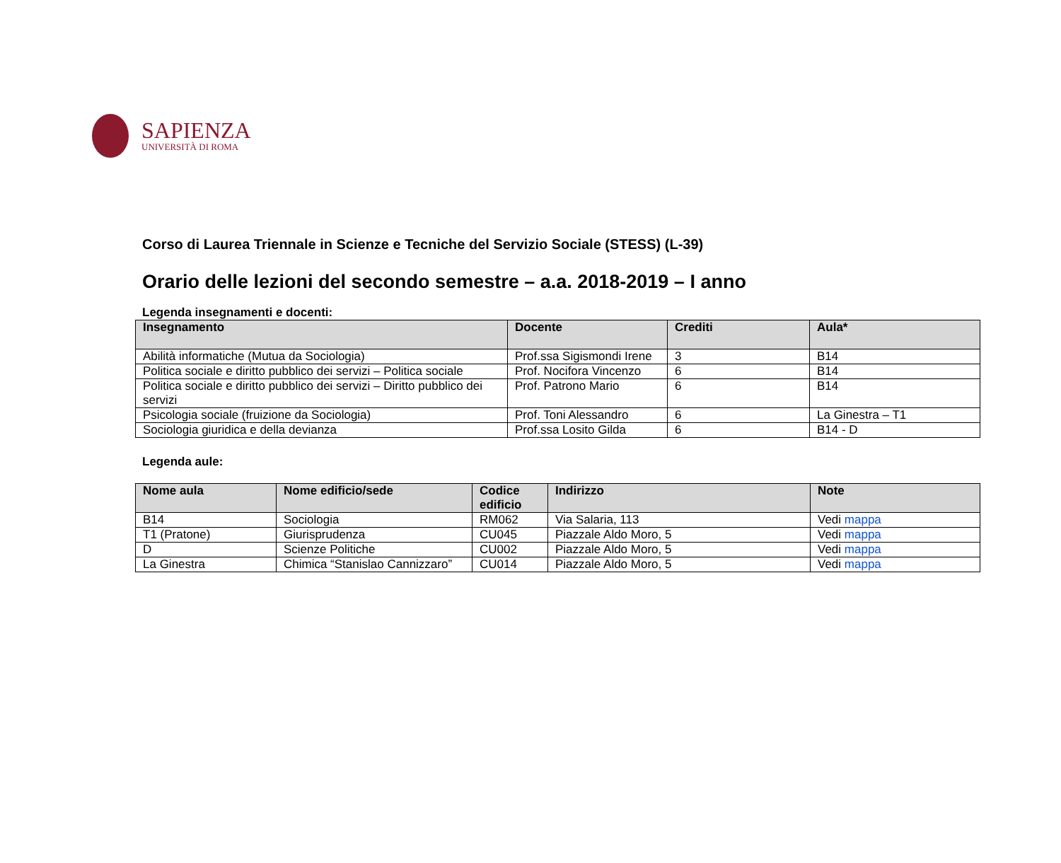SAPIENZA
UNIVERSITÀ DI ROMA
Corso di Laurea Triennale in Scienze e Tecniche del Servizio Sociale (STESS) (L-39)
Orario delle lezioni del secondo semestre – a.a. 2018-2019 – I anno
Legenda insegnamenti e docenti:
| Insegnamento | Docente | Crediti | Aula* |
| --- | --- | --- | --- |
| Abilità informatiche (Mutua da Sociologia) | Prof.ssa Sigismondi Irene | 3 | B14 |
| Politica sociale e diritto pubblico dei servizi – Politica sociale | Prof. Nocifora Vincenzo | 6 | B14 |
| Politica sociale e diritto pubblico dei servizi – Diritto pubblico dei servizi | Prof. Patrono Mario | 6 | B14 |
| Psicologia sociale (fruizione da Sociologia) | Prof. Toni Alessandro | 6 | La Ginestra – T1 |
| Sociologia giuridica e della devianza | Prof.ssa Losito Gilda | 6 | B14 - D |
Legenda aule:
| Nome aula | Nome edificio/sede | Codice edificio | Indirizzo | Note |
| --- | --- | --- | --- | --- |
| B14 | Sociologia | RM062 | Via Salaria, 113 | Vedi mappa |
| T1 (Pratone) | Giurisprudenza | CU045 | Piazzale Aldo Moro, 5 | Vedi mappa |
| D | Scienze Politiche | CU002 | Piazzale Aldo Moro, 5 | Vedi mappa |
| La Ginestra | Chimica “Stanislao Cannizzaro” | CU014 | Piazzale Aldo Moro, 5 | Vedi mappa |